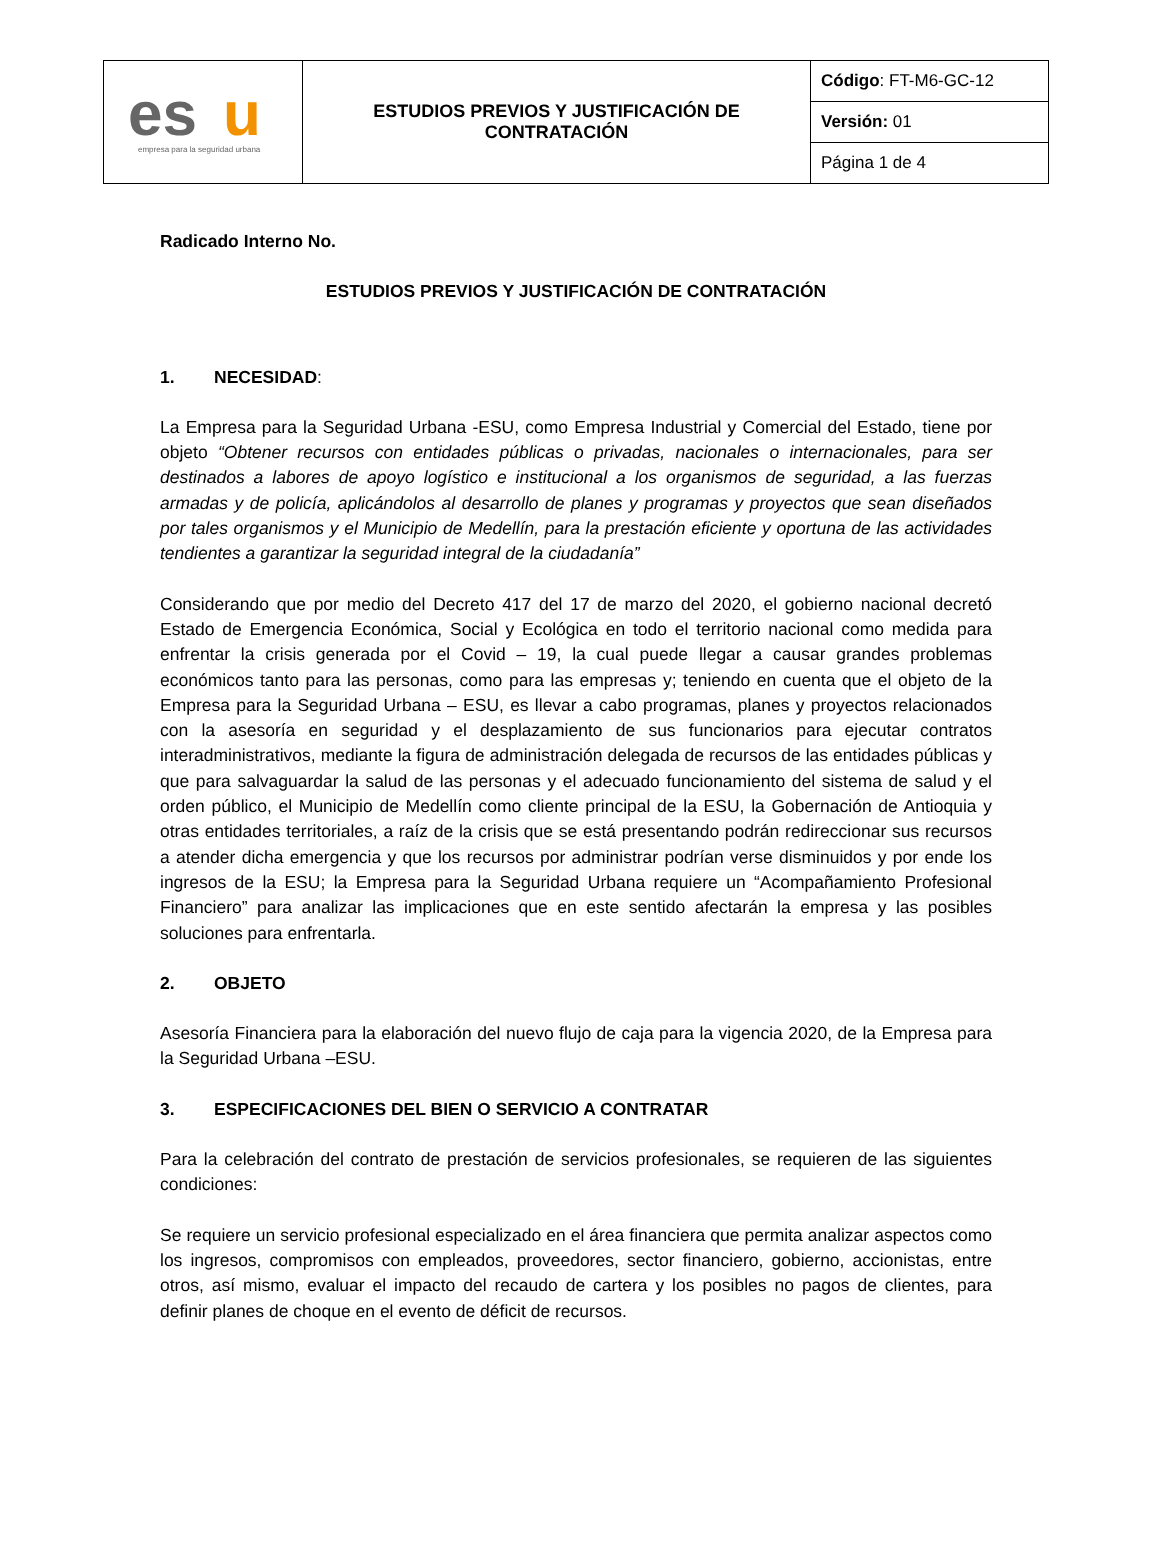| es u empresa para la seguridad urbana | ESTUDIOS PREVIOS Y JUSTIFICACIÓN DE CONTRATACIÓN | Código : FT-M6-GC-12 |
| | | Versión: 01 |
| | | Página 1 de 4 |
Radicado Interno No.
ESTUDIOS PREVIOS Y JUSTIFICACIÓN DE CONTRATACIÓN
1. NECESIDAD:
La Empresa para la Seguridad Urbana -ESU, como Empresa Industrial y Comercial del Estado, tiene por objeto “Obtener recursos con entidades públicas o privadas, nacionales o internacionales, para ser destinados a labores de apoyo logístico e institucional a los organismos de seguridad, a las fuerzas armadas y de policía, aplicándolos al desarrollo de planes y programas y proyectos que sean diseñados por tales organismos y el Municipio de Medellín, para la prestación eficiente y oportuna de las actividades tendientes a garantizar la seguridad integral de la ciudadanía”
Considerando que por medio del Decreto 417 del 17 de marzo del 2020, el gobierno nacional decretó Estado de Emergencia Económica, Social y Ecológica en todo el territorio nacional como medida para enfrentar la crisis generada por el Covid – 19, la cual puede llegar a causar grandes problemas económicos tanto para las personas, como para las empresas y; teniendo en cuenta que el objeto de la Empresa para la Seguridad Urbana – ESU, es llevar a cabo programas, planes y proyectos relacionados con la asesoría en seguridad y el desplazamiento de sus funcionarios para ejecutar contratos interadministrativos, mediante la figura de administración delegada de recursos de las entidades públicas y que para salvaguardar la salud de las personas y el adecuado funcionamiento del sistema de salud y el orden público, el Municipio de Medellín como cliente principal de la ESU, la Gobernación de Antioquia y otras entidades territoriales, a raíz de la crisis que se está presentando podrán redireccionar sus recursos a atender dicha emergencia y que los recursos por administrar podrían verse disminuidos y por ende los ingresos de la ESU; la Empresa para la Seguridad Urbana requiere un “Acompañamiento Profesional Financiero” para analizar las implicaciones que en este sentido afectarán la empresa y las posibles soluciones para enfrentarla.
2. OBJETO
Asesoría Financiera para la elaboración del nuevo flujo de caja para la vigencia 2020, de la Empresa para la Seguridad Urbana –ESU.
3. ESPECIFICACIONES DEL BIEN O SERVICIO A CONTRATAR
Para la celebración del contrato de prestación de servicios profesionales, se requieren de las siguientes condiciones:
Se requiere un servicio profesional especializado en el área financiera que permita analizar aspectos como los ingresos, compromisos con empleados, proveedores, sector financiero, gobierno, accionistas, entre otros, así mismo, evaluar el impacto del recaudo de cartera y los posibles no pagos de clientes, para definir planes de choque en el evento de déficit de recursos.